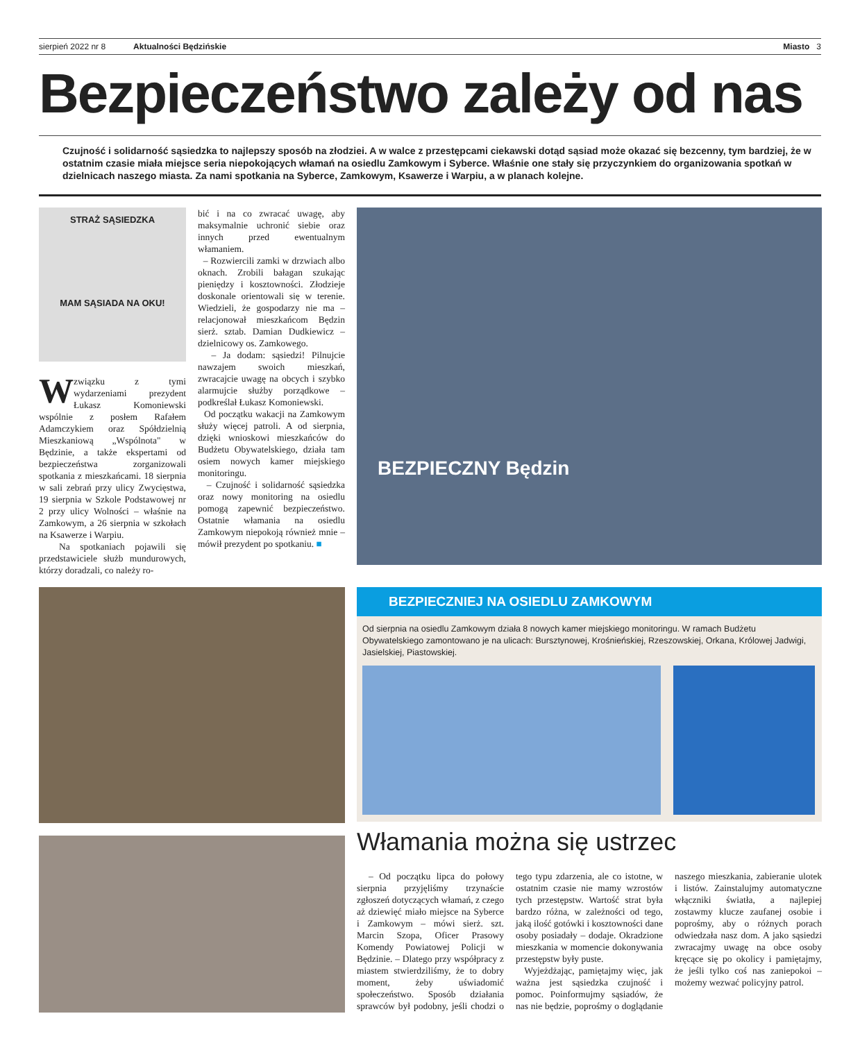sierpień 2022 nr 8 Aktualności Będzińskie Miasto 3
Bezpieczeństwo zależy od nas
Czujność i solidarność sąsiedzka to najlepszy sposób na złodziei. A w walce z przestępcami ciekawski dotąd sąsiad może okazać się bezcenny, tym bardziej, że w ostatnim czasie miała miejsce seria niepokojących włamań na osiedlu Zamkowym i Syberce. Właśnie one stały się przyczynkiem do organizowania spotkań w dzielnicach naszego miasta. Za nami spotkania na Syberce, Zamkowym, Ksawerze i Warpiu, a w planach kolejne.
STRAŻ SĄSIEDZKA
MAM SĄSIADA NA OKU!
W związku z tymi wydarzeniami prezydent Łukasz Komoniewski wspólnie z posłem Rafałem Adamczykiem oraz Spółdzielnią Mieszkaniową „Wspólnota" w Będzinie, a także ekspertami od bezpieczeństwa zorganizowali spotkania z mieszkańcami. 18 sierpnia w sali zebrań przy ulicy Zwycięstwa, 19 sierpnia w Szkole Podstawowej nr 2 przy ulicy Wolności – właśnie na Zamkowym, a 26 sierpnia w szkołach na Ksawerze i Warpiu.
Na spotkaniach pojawili się przedstawiciele służb mundurowych, którzy doradzali, co należy ro-
bić i na co zwracać uwagę, aby maksymalnie uchronić siebie oraz innych przed ewentualnym włamaniem.
– Rozwiercili zamki w drzwiach albo oknach. Zrobili bałagan szukając pieniędzy i kosztowności. Złodzieje doskonale orientowali się w terenie. Wiedzieli, że gospodarzy nie ma – relacjonował mieszkańcom Będzin sierż. sztab. Damian Dudkiewicz – dzielnicowy os. Zamkowego.
– Ja dodam: sąsiedzi! Pilnujcie nawzajem swoich mieszkań, zwracajcie uwagę na obcych i szybko alarmujcie służby porządkowe – podkreślał Łukasz Komoniewski.
Od początku wakacji na Zamkowym służy więcej patroli. A od sierpnia, dzięki wnioskowi mieszkańców do Budżetu Obywatelskiego, działa tam osiem nowych kamer miejskiego monitoringu.
– Czujność i solidarność sąsiedzka oraz nowy monitoring na osiedlu pomogą zapewnić bezpieczeństwo. Ostatnie włamania na osiedlu Zamkowym niepokoją również mnie – mówił prezydent po spotkaniu. ■
BEZPIECZNY Będzin
BEZPIECZNIEJ NA OSIEDLU ZAMKOWYM
Od sierpnia na osiedlu Zamkowym działa 8 nowych kamer miejskiego monitoringu. W ramach Budżetu Obywatelskiego zamontowano je na ulicach: Bursztynowej, Krośnieńskiej, Rzeszowskiej, Orkana, Królowej Jadwigi, Jasielskiej, Piastowskiej.
Włamania można się ustrzec
– Od początku lipca do połowy sierpnia przyjęliśmy trzynaście zgłoszeń dotyczących włamań, z czego aż dziewięć miało miejsce na Syberce i Zamkowym – mówi sierż. szt. Marcin Szopa, Oficer Prasowy Komendy Powiatowej Policji w Będzinie. – Dlatego przy współpracy z miastem stwierdziliśmy, że to dobry moment, żeby uświadomić społeczeństwo. Sposób działania sprawców był podobny, jeśli chodzi o tego typu zdarzenia, ale co istotne, w ostatnim czasie nie mamy wzrostów tych przestępstw. Wartość strat była bardzo różna, w zależności od tego, jaką ilość gotówki i kosztowności dane osoby posiadały – dodaje. Okradzione mieszkania w momencie dokonywania przestępstw były puste.
Wyjeżdżając, pamiętajmy więc, jak ważna jest sąsiedzka czujność i pomoc. Poinformujmy sąsiadów, że nas nie będzie, poprośmy o doglądanie naszego mieszkania, zabieranie ulotek i listów. Zainstalujmy automatyczne włączniki światła, a najlepiej zostawmy klucze zaufanej osobie i poprośmy, aby o różnych porach odwiedzała nasz dom. A jako sąsiedzi zwracajmy uwagę na obce osoby kręcące się po okolicy i pamiętajmy, że jeśli tylko coś nas zaniepokoi – możemy wezwać policyjny patrol.